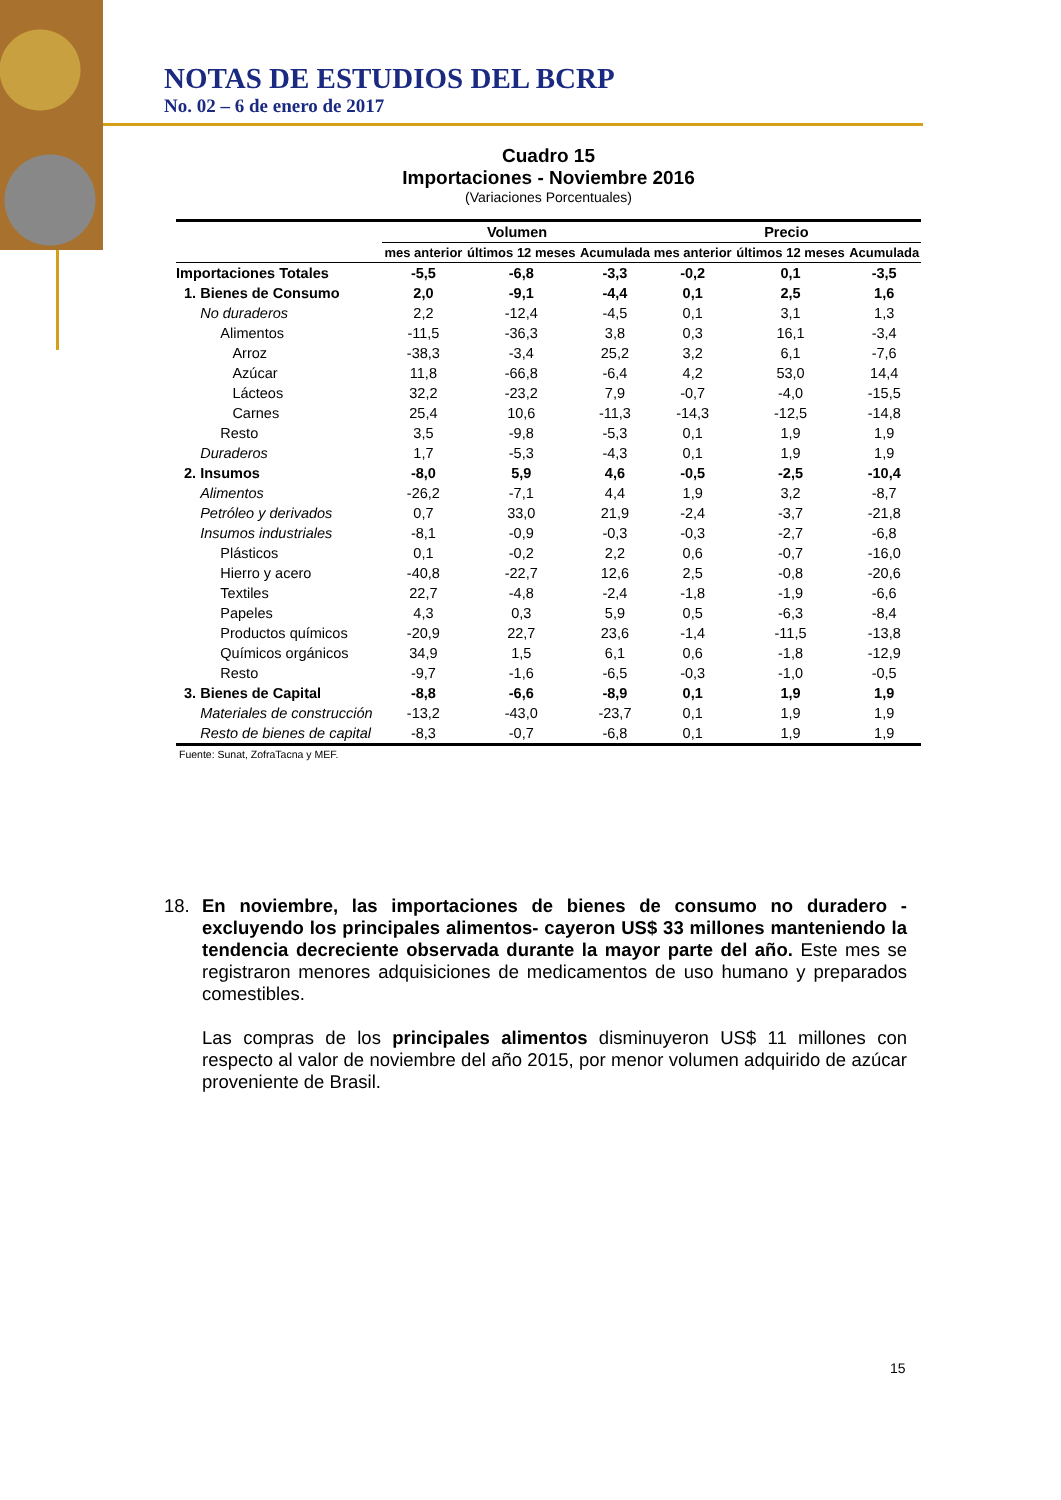NOTAS DE ESTUDIOS DEL BCRP
No. 02 – 6 de enero de 2017
Cuadro 15
Importaciones - Noviembre 2016
(Variaciones Porcentuales)
| | Volumen | | | Precio | | |
| --- | --- | --- | --- | --- | --- | --- |
| | mes anterior | últimos 12 meses | Acumulada | mes anterior | últimos 12 meses | Acumulada |
| Importaciones Totales | -5,5 | -6,8 | -3,3 | -0,2 | 0,1 | -3,5 |
| 1. Bienes de Consumo | 2,0 | -9,1 | -4,4 | 0,1 | 2,5 | 1,6 |
| No duraderos | 2,2 | -12,4 | -4,5 | 0,1 | 3,1 | 1,3 |
| Alimentos | -11,5 | -36,3 | 3,8 | 0,3 | 16,1 | -3,4 |
| Arroz | -38,3 | -3,4 | 25,2 | 3,2 | 6,1 | -7,6 |
| Azúcar | 11,8 | -66,8 | -6,4 | 4,2 | 53,0 | 14,4 |
| Lácteos | 32,2 | -23,2 | 7,9 | -0,7 | -4,0 | -15,5 |
| Carnes | 25,4 | 10,6 | -11,3 | -14,3 | -12,5 | -14,8 |
| Resto | 3,5 | -9,8 | -5,3 | 0,1 | 1,9 | 1,9 |
| Duraderos | 1,7 | -5,3 | -4,3 | 0,1 | 1,9 | 1,9 |
| 2. Insumos | -8,0 | 5,9 | 4,6 | -0,5 | -2,5 | -10,4 |
| Alimentos | -26,2 | -7,1 | 4,4 | 1,9 | 3,2 | -8,7 |
| Petróleo y derivados | 0,7 | 33,0 | 21,9 | -2,4 | -3,7 | -21,8 |
| Insumos industriales | -8,1 | -0,9 | -0,3 | -0,3 | -2,7 | -6,8 |
| Plásticos | 0,1 | -0,2 | 2,2 | 0,6 | -0,7 | -16,0 |
| Hierro y acero | -40,8 | -22,7 | 12,6 | 2,5 | -0,8 | -20,6 |
| Textiles | 22,7 | -4,8 | -2,4 | -1,8 | -1,9 | -6,6 |
| Papeles | 4,3 | 0,3 | 5,9 | 0,5 | -6,3 | -8,4 |
| Productos químicos | -20,9 | 22,7 | 23,6 | -1,4 | -11,5 | -13,8 |
| Químicos orgánicos | 34,9 | 1,5 | 6,1 | 0,6 | -1,8 | -12,9 |
| Resto | -9,7 | -1,6 | -6,5 | -0,3 | -1,0 | -0,5 |
| 3. Bienes de Capital | -8,8 | -6,6 | -8,9 | 0,1 | 1,9 | 1,9 |
| Materiales de construcción | -13,2 | -43,0 | -23,7 | 0,1 | 1,9 | 1,9 |
| Resto de bienes de capital | -8,3 | -0,7 | -6,8 | 0,1 | 1,9 | 1,9 |
Fuente: Sunat, ZofraTacna y MEF.
18. En noviembre, las importaciones de bienes de consumo no duradero -excluyendo los principales alimentos- cayeron US$ 33 millones manteniendo la tendencia decreciente observada durante la mayor parte del año. Este mes se registraron menores adquisiciones de medicamentos de uso humano y preparados comestibles.
Las compras de los principales alimentos disminuyeron US$ 11 millones con respecto al valor de noviembre del año 2015, por menor volumen adquirido de azúcar proveniente de Brasil.
15